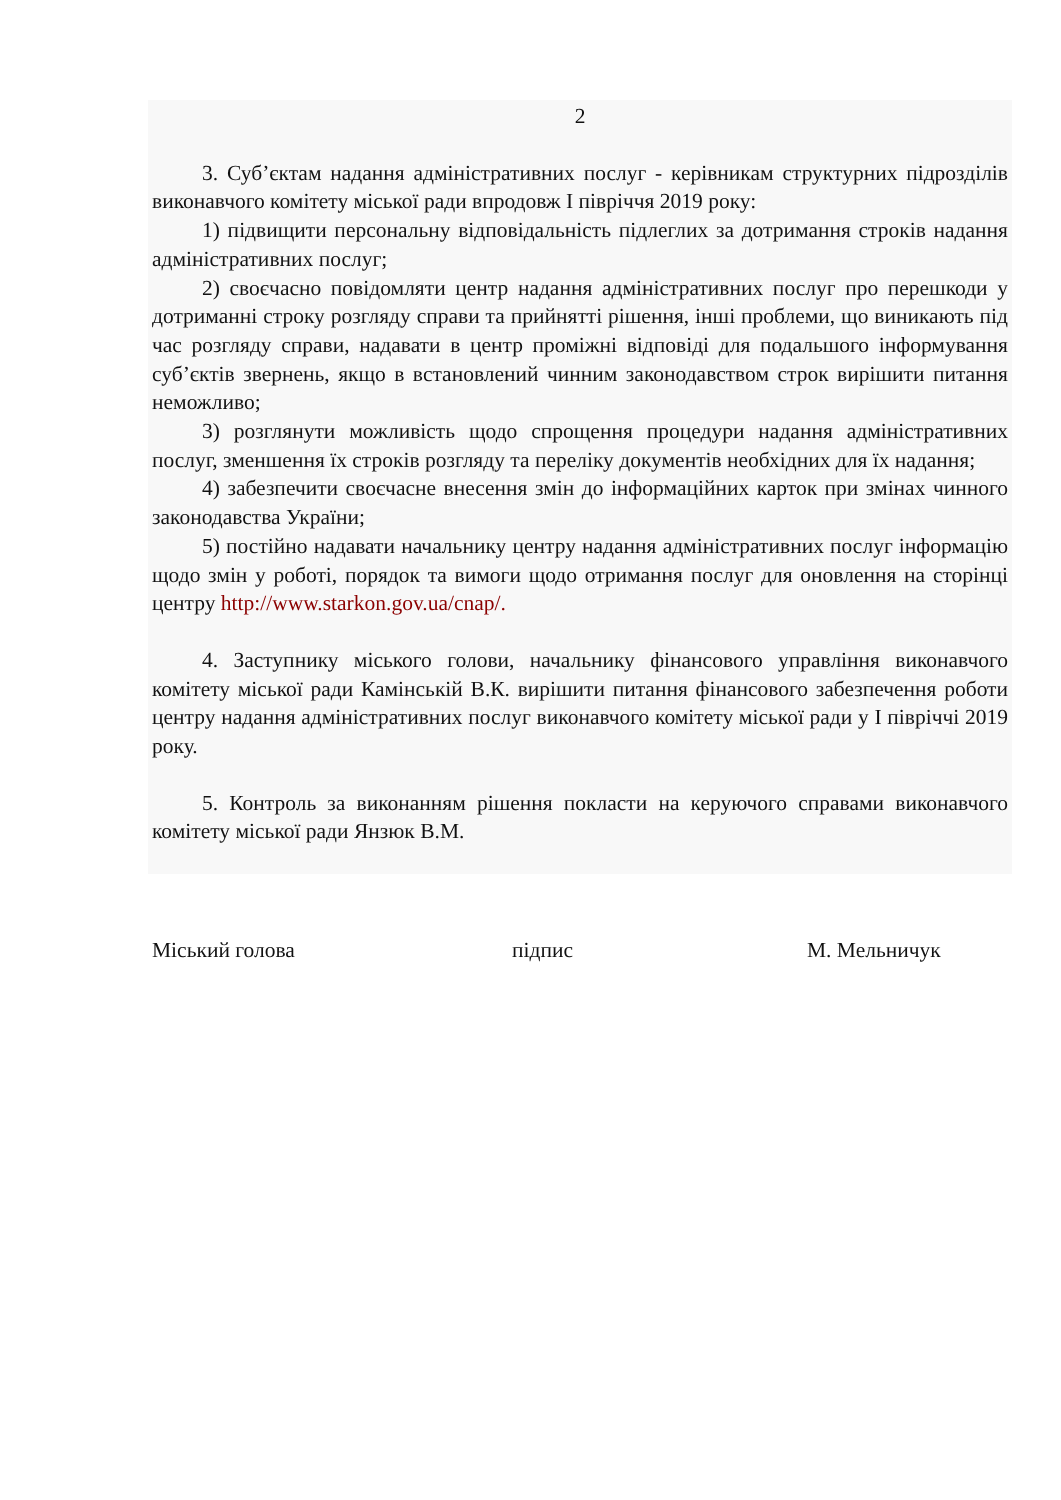2
3. Суб’єктам надання адміністративних послуг - керівникам структурних підрозділів виконавчого комітету міської ради впродовж І півріччя 2019 року:
1) підвищити персональну відповідальність підлеглих за дотримання строків надання адміністративних послуг;
2) своєчасно повідомляти центр надання адміністративних послуг про перешкоди у дотриманні строку розгляду справи та прийнятті рішення, інші проблеми, що виникають під час розгляду справи, надавати в центр проміжні відповіді для подальшого інформування суб’єктів звернень, якщо в встановлений чинним законодавством строк вирішити питання неможливо;
3) розглянути можливість щодо спрощення процедури надання адміністративних послуг, зменшення їх строків розгляду та переліку документів необхідних для їх надання;
4) забезпечити своєчасне внесення змін до інформаційних карток при змінах чинного законодавства України;
5) постійно надавати начальнику центру надання адміністративних послуг інформацію щодо змін у роботі, порядок та вимоги щодо отримання послуг для оновлення на сторінці центру http://www.starkon.gov.ua/cnap/.
4. Заступнику міського голови, начальнику фінансового управління виконавчого комітету міської ради Камінській В.К. вирішити питання фінансового забезпечення роботи центру надання адміністративних послуг виконавчого комітету міської ради у І півріччі 2019 року.
5. Контроль за виконанням рішення покласти на керуючого справами виконавчого комітету міської ради Янзюк В.М.
Міський голова підпис М. Мельничук